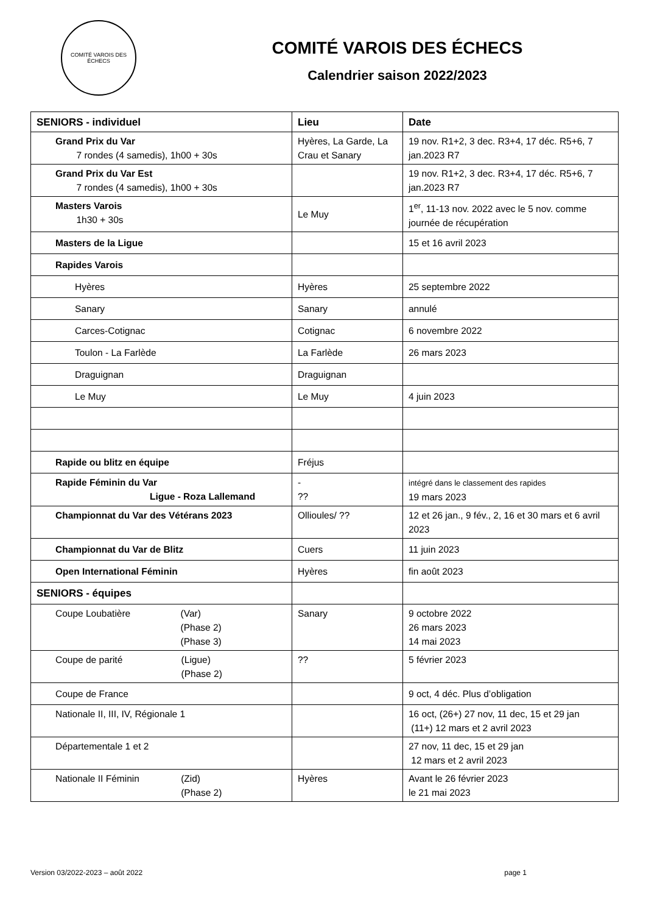COMITÉ VAROIS DES ÉCHECS
COMITÉ VAROIS DES ÉCHECS
Calendrier saison 2022/2023
| SENIORS - individuel | Lieu | Date |
| --- | --- | --- |
| Grand Prix du Var 7 rondes (4 samedis), 1h00 + 30s | Hyères, La Garde, La Crau et Sanary | 19 nov. R1+2, 3 dec. R3+4, 17 déc. R5+6, 7 jan.2023 R7 |
| Grand Prix du Var Est 7 rondes (4 samedis), 1h00 + 30s | | 19 nov. R1+2, 3 dec. R3+4, 17 déc. R5+6, 7 jan.2023 R7 |
| Masters Varois 1h30 + 30s | Le Muy | 1<sup>er</sup>, 11-13 nov. 2022 avec le 5 nov. comme journée de récupération |
| Masters de la Ligue | | 15 et 16 avril 2023 |
| Rapides Varois | | |
| Hyères | Hyères | 25 septembre 2022 |
| Sanary | Sanary | annulé |
| Carces-Cotignac | Cotignac | 6 novembre 2022 |
| Toulon - La Farlède | La Farlède | 26 mars 2023 |
| Draguignan | Draguignan | |
| Le Muy | Le Muy | 4 juin 2023 |
| Rapide ou blitz en équipe | Fréjus | |
| Rapide Féminin du Var Ligue - Roza Lallemand | - ?? | intégré dans le classement des rapides 19 mars 2023 |
| Championnat du Var des Vétérans 2023 | Ollioules/ ?? | 12 et 26 jan., 9 fév., 2, 16 et 30 mars et 6 avril 2023 |
| Championnat du Var de Blitz | Cuers | 11 juin 2023 |
| Open International Féminin | Hyères | fin août 2023 |
| SENIORS - équipes | | |
| Coupe Loubatière (Var) (Phase 2) (Phase 3) | Sanary | 9 octobre 2022 26 mars 2023 14 mai 2023 |
| Coupe de parité (Ligue) (Phase 2) | ?? | 5 février 2023 |
| Coupe de France | | 9 oct, 4 déc. Plus d’obligation |
| Nationale II, III, IV, Régionale 1 | | 16 oct, (26+) 27 nov, 11 dec, 15 et 29 jan (11+) 12 mars et 2 avril 2023 |
| Départementale 1 et 2 | | 27 nov, 11 dec, 15 et 29 jan 12 mars et 2 avril 2023 |
| Nationale II Féminin (Zid) (Phase 2) | Hyères | Avant le 26 février 2023 le 21 mai 2023 |
Version 03/2022-2023 – août 2022 page 1